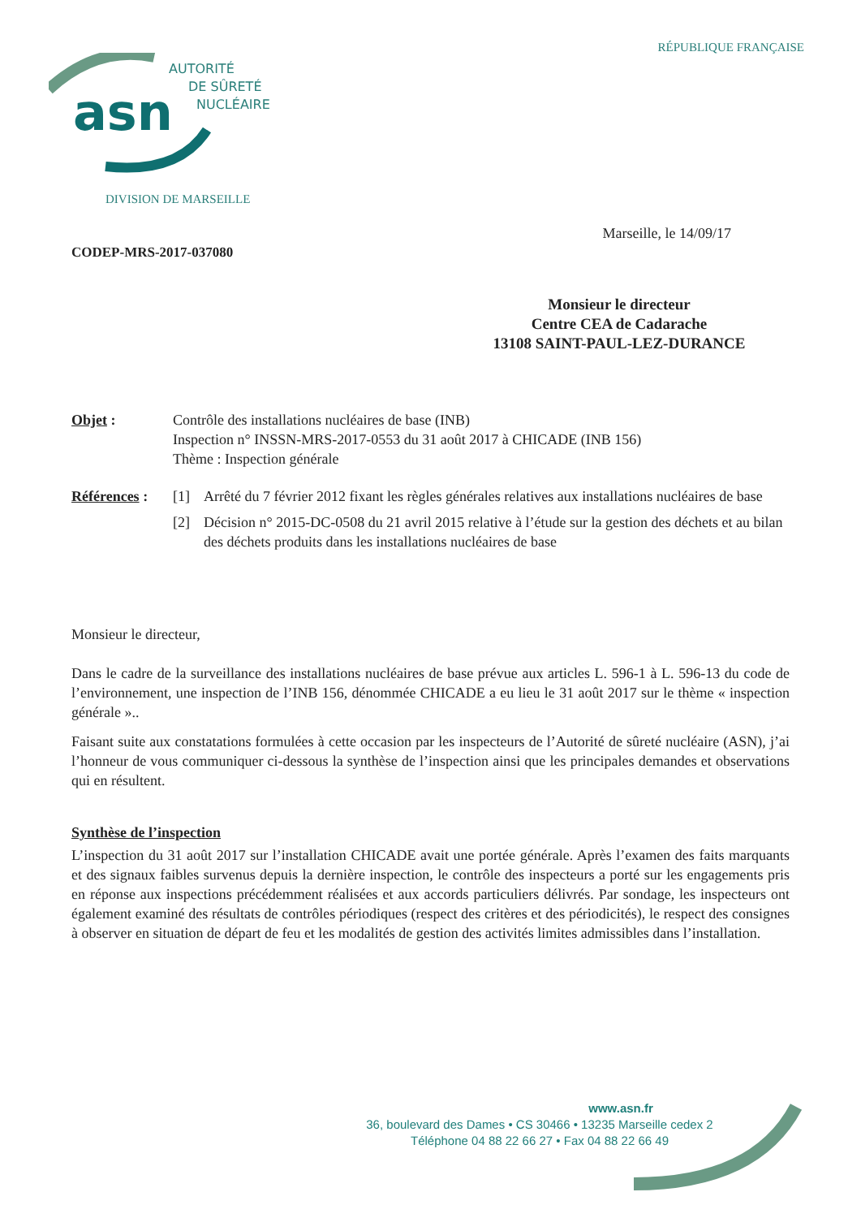RÉPUBLIQUE FRANÇAISE
asn
AUTORITÉ
DE SÛRETÉ
NUCLÉAIRE
DIVISION DE MARSEILLE
Marseille, le 14/09/17
CODEP-MRS-2017-037080
Monsieur le directeur
Centre CEA de Cadarache
13108 SAINT-PAUL-LEZ-DURANCE
Objet : Contrôle des installations nucléaires de base (INB)
Inspection n° INSSN-MRS-2017-0553 du 31 août 2017 à CHICADE (INB 156)
Thème : Inspection générale
Références :
[1] Arrêté du 7 février 2012 fixant les règles générales relatives aux installations nucléaires de base
[2] Décision n° 2015-DC-0508 du 21 avril 2015 relative à l’étude sur la gestion des déchets et au bilan des déchets produits dans les installations nucléaires de base
Monsieur le directeur,
Dans le cadre de la surveillance des installations nucléaires de base prévue aux articles L. 596-1 à L. 596-13 du code de l’environnement, une inspection de l’INB 156, dénommée CHICADE a eu lieu le 31 août 2017 sur le thème « inspection générale »..
Faisant suite aux constatations formulées à cette occasion par les inspecteurs de l’Autorité de sûreté nucléaire (ASN), j’ai l’honneur de vous communiquer ci-dessous la synthèse de l’inspection ainsi que les principales demandes et observations qui en résultent.
Synthèse de l’inspection
L’inspection du 31 août 2017 sur l’installation CHICADE avait une portée générale. Après l’examen des faits marquants et des signaux faibles survenus depuis la dernière inspection, le contrôle des inspecteurs a porté sur les engagements pris en réponse aux inspections précédemment réalisées et aux accords particuliers délivrés. Par sondage, les inspecteurs ont également examiné des résultats de contrôles périodiques (respect des critères et des périodicités), le respect des consignes à observer en situation de départ de feu et les modalités de gestion des activités limites admissibles dans l’installation.
www.asn.fr
36, boulevard des Dames • CS 30466 • 13235 Marseille cedex 2
Téléphone 04 88 22 66 27 • Fax 04 88 22 66 49